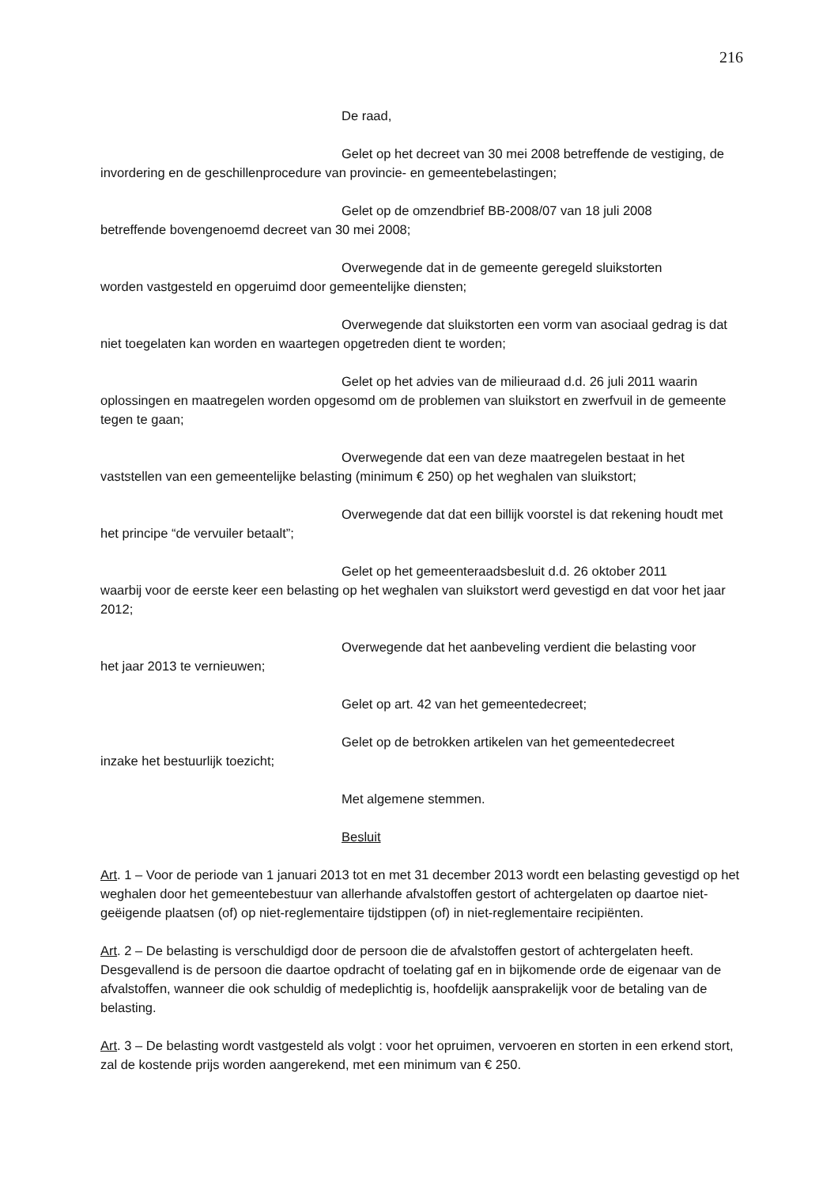216
De raad,
Gelet op het decreet van 30 mei 2008 betreffende de vestiging, de invordering en de geschillenprocedure van provincie- en gemeentebelastingen;
Gelet op de omzendbrief BB-2008/07 van 18 juli 2008
betreffende bovengenoemd decreet van 30 mei 2008;
Overwegende dat in de gemeente geregeld sluikstorten
worden vastgesteld en opgeruimd door gemeentelijke diensten;
Overwegende dat sluikstorten een vorm van asociaal gedrag is dat niet toegelaten kan worden en waartegen opgetreden dient te worden;
Gelet op het advies van de milieuraad d.d. 26 juli 2011 waarin oplossingen en maatregelen worden opgesomd om de problemen van sluikstort en zwerfvuil in de gemeente tegen te gaan;
Overwegende dat een van deze maatregelen bestaat in het vaststellen van een gemeentelijke belasting (minimum € 250) op het weghalen van sluikstort;
Overwegende dat dat een billijk voorstel is dat rekening houdt met het principe “de vervuiler betaalt”;
Gelet op het gemeenteraadsbesluit d.d. 26 oktober 2011
waarbij voor de eerste keer een belasting op het weghalen van sluikstort werd gevestigd en dat voor het jaar 2012;
Overwegende dat het aanbeveling verdient die belasting voor
het jaar 2013 te vernieuwen;
Gelet op art. 42 van het gemeentedecreet;
Gelet op de betrokken artikelen van het gemeentedecreet
inzake het bestuurlijk toezicht;
Met algemene stemmen.
Besluit
Art. 1 – Voor de periode van 1 januari 2013 tot en met 31 december 2013 wordt een belasting gevestigd op het weghalen door het gemeentebestuur van allerhande afvalstoffen gestort of achtergelaten op daartoe niet-geëigende plaatsen (of) op niet-reglementaire tijdstippen (of) in niet-reglementaire recipiënten.
Art. 2 – De belasting is verschuldigd door de persoon die de afvalstoffen gestort of achtergelaten heeft. Desgevallend is de persoon die daartoe opdracht of toelating gaf en in bijkomende orde de eigenaar van de afvalstoffen, wanneer die ook schuldig of medeplichtig is, hoofdelijk aansprakelijk voor de betaling van de belasting.
Art. 3 – De belasting wordt vastgesteld als volgt : voor het opruimen, vervoeren en storten in een erkend stort, zal de kostende prijs worden aangerekend, met een minimum van € 250.